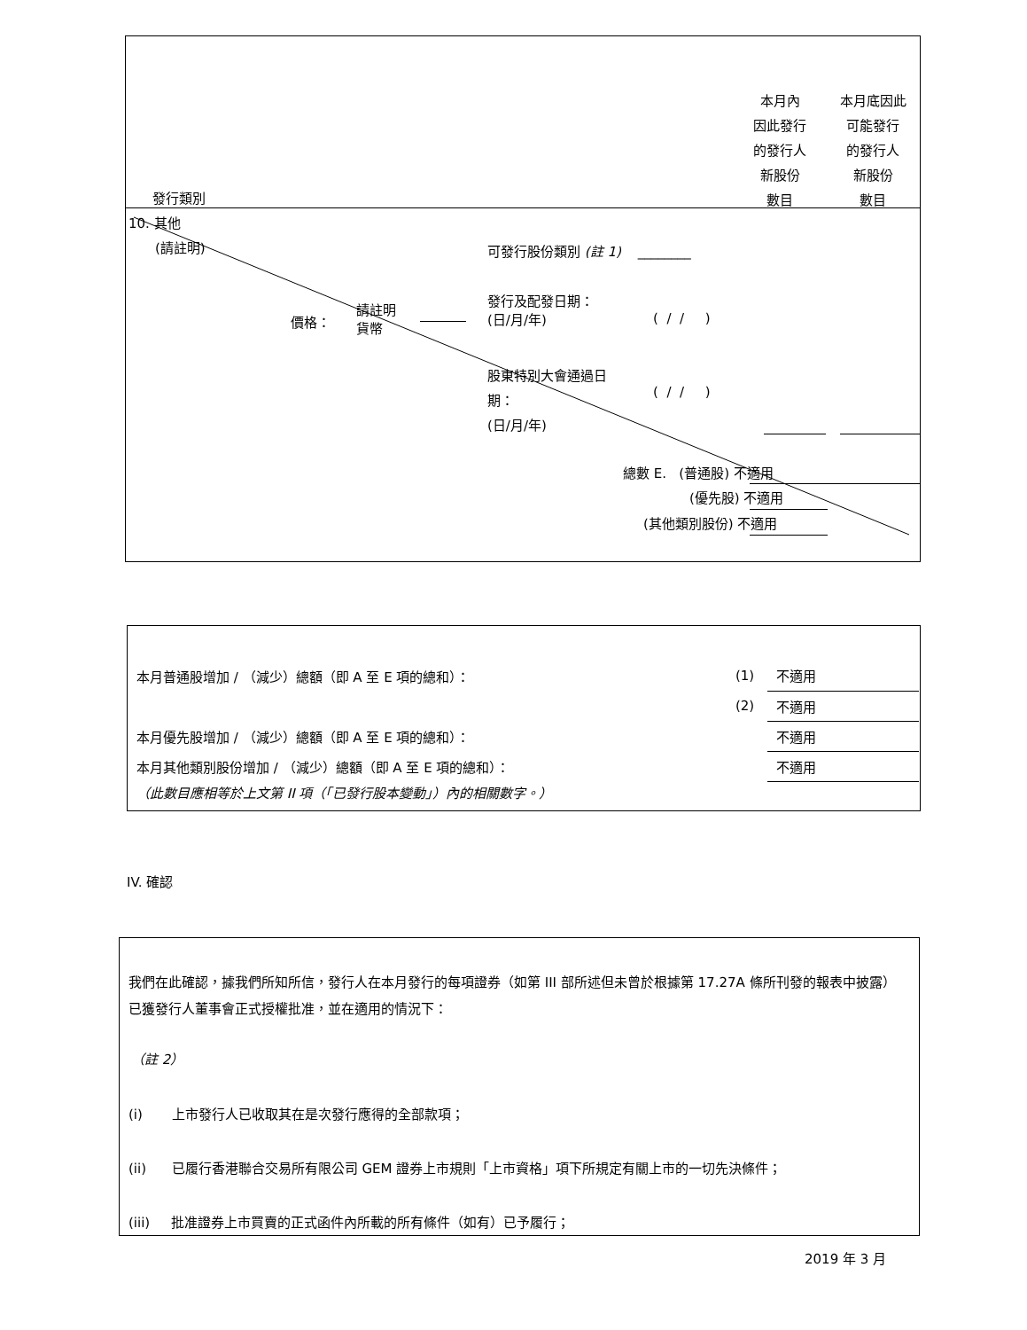本月內
因此發行
的發行人
新股份
數目
本月底因此
可能發行
的發行人
新股份
數目
發行類別
10. 其他
(請註明)
可發行股份類別 (註 1) ________
發行及配發日期：
(日/月/年)
( / / )
價格：
請註明
貨幣
股東特別大會通過日
期：
(日/月/年)
( / / )
總數 E. (普通股) 不適用
(優先股) 不適用
(其他類別股份) 不適用
| 本月普通股增加 / （減少）總額（即 A 至 E 項的總和）： | (1) | 不適用 |
| | (2) | 不適用 |
| 本月優先股增加 / （減少）總額（即 A 至 E 項的總和）： | | 不適用 |
| 本月其他類別股份增加 / （減少）總額（即 A 至 E 項的總和）： | | 不適用 |
| （此數目應相等於上文第 II 項（「已發行股本變動」）內的相關數字。） | | |
IV. 確認
我們在此確認，據我們所知所信，發行人在本月發行的每項證券（如第 III 部所述但未曾於根據第 17.27A 條所刊發的報表中披露）已獲發行人董事會正式授權批准，並在適用的情況下：
（註 2）
(i) 上市發行人已收取其在是次發行應得的全部款項；
(ii) 已履行香港聯合交易所有限公司 GEM 證券上市規則「上市資格」項下所規定有關上市的一切先決條件；
(iii) 批准證券上市買賣的正式函件內所載的所有條件（如有）已予履行；
2019 年 3 月